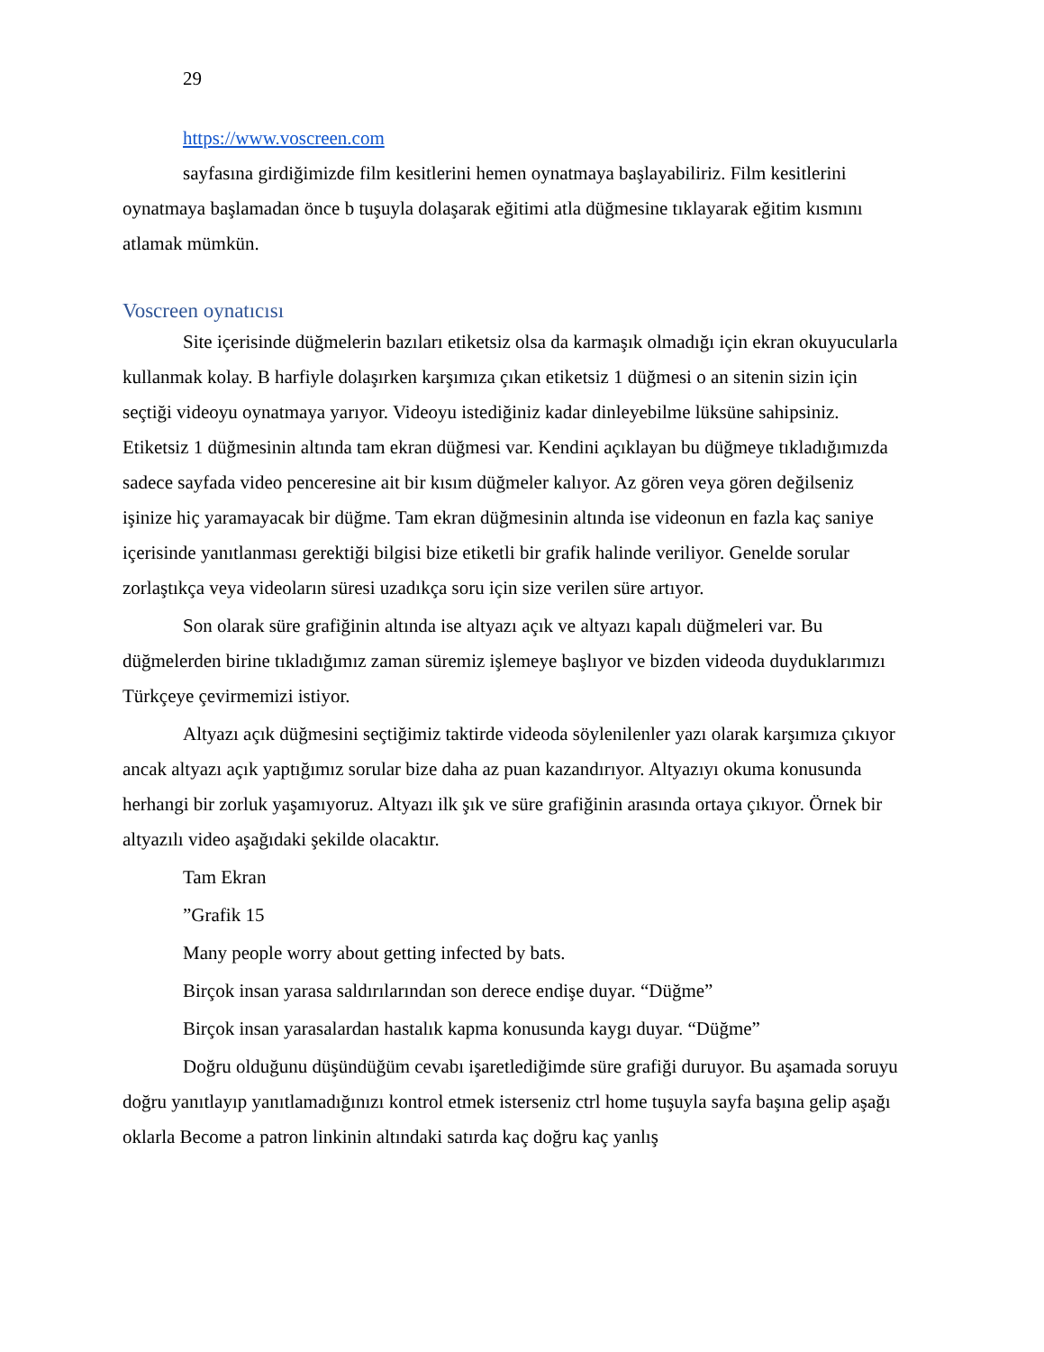29
https://www.voscreen.com
sayfasına girdiğimizde film kesitlerini hemen oynatmaya başlayabiliriz. Film kesitlerini oynatmaya başlamadan önce b tuşuyla dolaşarak eğitimi atla düğmesine tıklayarak eğitim kısmını atlamak mümkün.
Voscreen oynatıcısı
Site içerisinde düğmelerin bazıları etiketsiz olsa da karmaşık olmadığı için ekran okuyucularla kullanmak kolay. B harfiyle dolaşırken karşımıza çıkan etiketsiz 1 düğmesi o an sitenin sizin için seçtiği videoyu oynatmaya yarıyor. Videoyu istediğiniz kadar dinleyebilme lüksüne sahipsiniz. Etiketsiz 1 düğmesinin altında tam ekran düğmesi var. Kendini açıklayan bu düğmeye tıkladığımızda sadece sayfada video penceresine ait bir kısım düğmeler kalıyor. Az gören veya gören değilseniz işinize hiç yaramayacak bir düğme. Tam ekran düğmesinin altında ise videonun en fazla kaç saniye içerisinde yanıtlanması gerektiği bilgisi bize etiketli bir grafik halinde veriliyor. Genelde sorular zorlaştıkça veya videoların süresi uzadıkça soru için size verilen süre artıyor.
Son olarak süre grafiğinin altında ise altyazı açık ve altyazı kapalı düğmeleri var. Bu düğmelerden birine tıkladığımız zaman süremiz işlemeye başlıyor ve bizden videoda duyduklarımızı Türkçeye çevirmemizi istiyor.
Altyazı açık düğmesini seçtiğimiz taktirde videoda söylenilenler yazı olarak karşımıza çıkıyor ancak altyazı açık yaptığımız sorular bize daha az puan kazandırıyor. Altyazıyı okuma konusunda herhangi bir zorluk yaşamıyoruz. Altyazı ilk şık ve süre grafiğinin arasında ortaya çıkıyor. Örnek bir altyazılı video aşağıdaki şekilde olacaktır.
Tam Ekran
”Grafik 15
Many people worry about getting infected by bats.
Birçok insan yarasa saldırılarından son derece endişe duyar. “Düğme”
Birçok insan yarasalardan hastalık kapma konusunda kaygı duyar. “Düğme”
Doğru olduğunu düşündüğüm cevabı işaretlediğimde süre grafiği duruyor. Bu aşamada soruyu doğru yanıtlayıp yanıtlamadığınızı kontrol etmek isterseniz ctrl home tuşuyla sayfa başına gelip aşağı oklarla Become a patron linkinin altındaki satırda kaç doğru kaç yanlış